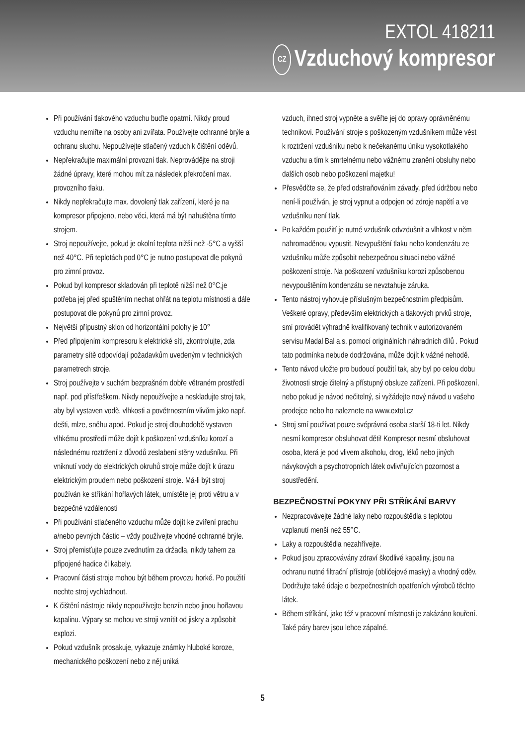EXTOL 418211
CZ Vzduchový kompresor
Při používání tlakového vzduchu buďte opatrní. Nikdy proud vzduchu nemiřte na osoby ani zvířata. Používejte ochranné brýle a ochranu sluchu. Nepoužívejte stlačený vzduch k čištění oděvů.
Nepřekračujte maximální provozní tlak. Neprovádějte na stroji žádné úpravy, které mohou mít za následek překročení max. provozního tlaku.
Nikdy nepřekračujte max. dovolený tlak zařízení, které je na kompresor připojeno, nebo věci, která má být nahuštěna tímto strojem.
Stroj nepoužívejte, pokud je okolní teplota nižší než -5°C a vyšší než 40°C. Při teplotách pod 0°C je nutno postupovat dle pokynů pro zimní provoz.
Pokud byl kompresor skladován při teplotě nižší než 0°C,je potřeba jej před spuštěním nechat ohřát na teplotu místnosti a dále postupovat dle pokynů pro zimní provoz.
Největší přípustný sklon od horizontální polohy je 10°
Před připojením kompresoru k elektrické síti, zkontrolujte, zda parametry sítě odpovídají požadavkům uvedeným v technických parametrech stroje.
Stroj používejte v suchém bezprašném dobře větraném prostředí např. pod přístřeškem. Nikdy nepoužívejte a neskladujte stroj tak, aby byl vystaven vodě, vlhkosti a povětrnostním vlivům jako např. dešti, mlze, sněhu apod. Pokud je stroj dlouhodobě vystaven vlhkému prostředí může dojít k poškození vzdušníku korozí a následnému roztržení z důvodů zeslabení stěny vzdušníku. Při vniknutí vody do elektrických okruhů stroje může dojít k úrazu elektrickým proudem nebo poškození stroje. Má-li být stroj používán ke stříkání hořlavých látek, umístěte jej proti větru a v bezpečné vzdálenosti
Při používání stlačeného vzduchu může dojít ke zvíření prachu a/nebo pevných částic – vždy používejte vhodné ochranné brýle.
Stroj přemisťujte pouze zvednutím za držadla, nikdy tahem za připojené hadice či kabely.
Pracovní části stroje mohou být během provozu horké. Po použití nechte stroj vychladnout.
K čištění nástroje nikdy nepoužívejte benzín nebo jinou hořlavou kapalinu. Výpary se mohou ve stroji vznítit od jiskry a způsobit explozi.
Pokud vzdušník prosakuje, vykazuje známky hluboké koroze, mechanického poškození nebo z něj uniká
vzduch, ihned stroj vypněte a svěřte jej do opravy oprávněnému technikovi. Používání stroje s poškozeným vzdušníkem může vést k roztržení vzdušníku nebo k nečekanému úniku vysokotlakého vzduchu a tím k smrtelnému nebo vážnému zranění obsluhy nebo dalších osob nebo poškození majetku!
Přesvědčte se, že před odstraňováním závady, před údržbou nebo není-li používán, je stroj vypnut a odpojen od zdroje napětí a ve vzdušníku není tlak.
Po každém použití je nutné vzdušník odvzdušnit a vlhkost v něm nahromaděnou vypustit. Nevypuštění tlaku nebo kondenzátu ze vzdušníku může způsobit nebezpečnou situaci nebo vážné poškození stroje. Na poškození vzdušníku korozí způsobenou nevypouštěním kondenzátu se nevztahuje záruka.
Tento nástroj vyhovuje příslušným bezpečnostním předpisům. Veškeré opravy, především elektrických a tlakových prvků stroje, smí provádět výhradně kvalifikovaný technik v autorizovaném servisu Madal Bal a.s. pomocí originálních náhradních dílů . Pokud tato podmínka nebude dodržována, může dojít k vážné nehodě.
Tento návod uložte pro budoucí použití tak, aby byl po celou dobu životnosti stroje čitelný a přístupný obsluze zařízení. Při poškození, nebo pokud je návod nečitelný, si vyžádejte nový návod u vašeho prodejce nebo ho naleznete na www.extol.cz
Stroj smí používat pouze svéprávná osoba starší 18-ti let. Nikdy nesmí kompresor obsluhovat děti! Kompresor nesmí obsluhovat osoba, která je pod vlivem alkoholu, drog, léků nebo jiných návykových a psychotropních látek ovlivňujících pozornost a soustředění.
BEZPEČNOSTNÍ POKYNY PŘI STŘÍKÁNÍ BARVY
Nezpracovávejte žádné laky nebo rozpouštědla s teplotou vzplanutí menší než 55°C.
Laky a rozpouštědla nezahřívejte.
Pokud jsou zpracovávány zdraví škodlivé kapaliny, jsou na ochranu nutné filtrační přístroje (obličejové masky) a vhodný oděv. Dodržujte také údaje o bezpečnostních opatřeních výrobců těchto látek.
Během stříkání, jako též v pracovní místnosti je zakázáno kouření. Také páry barev jsou lehce zápalné.
5